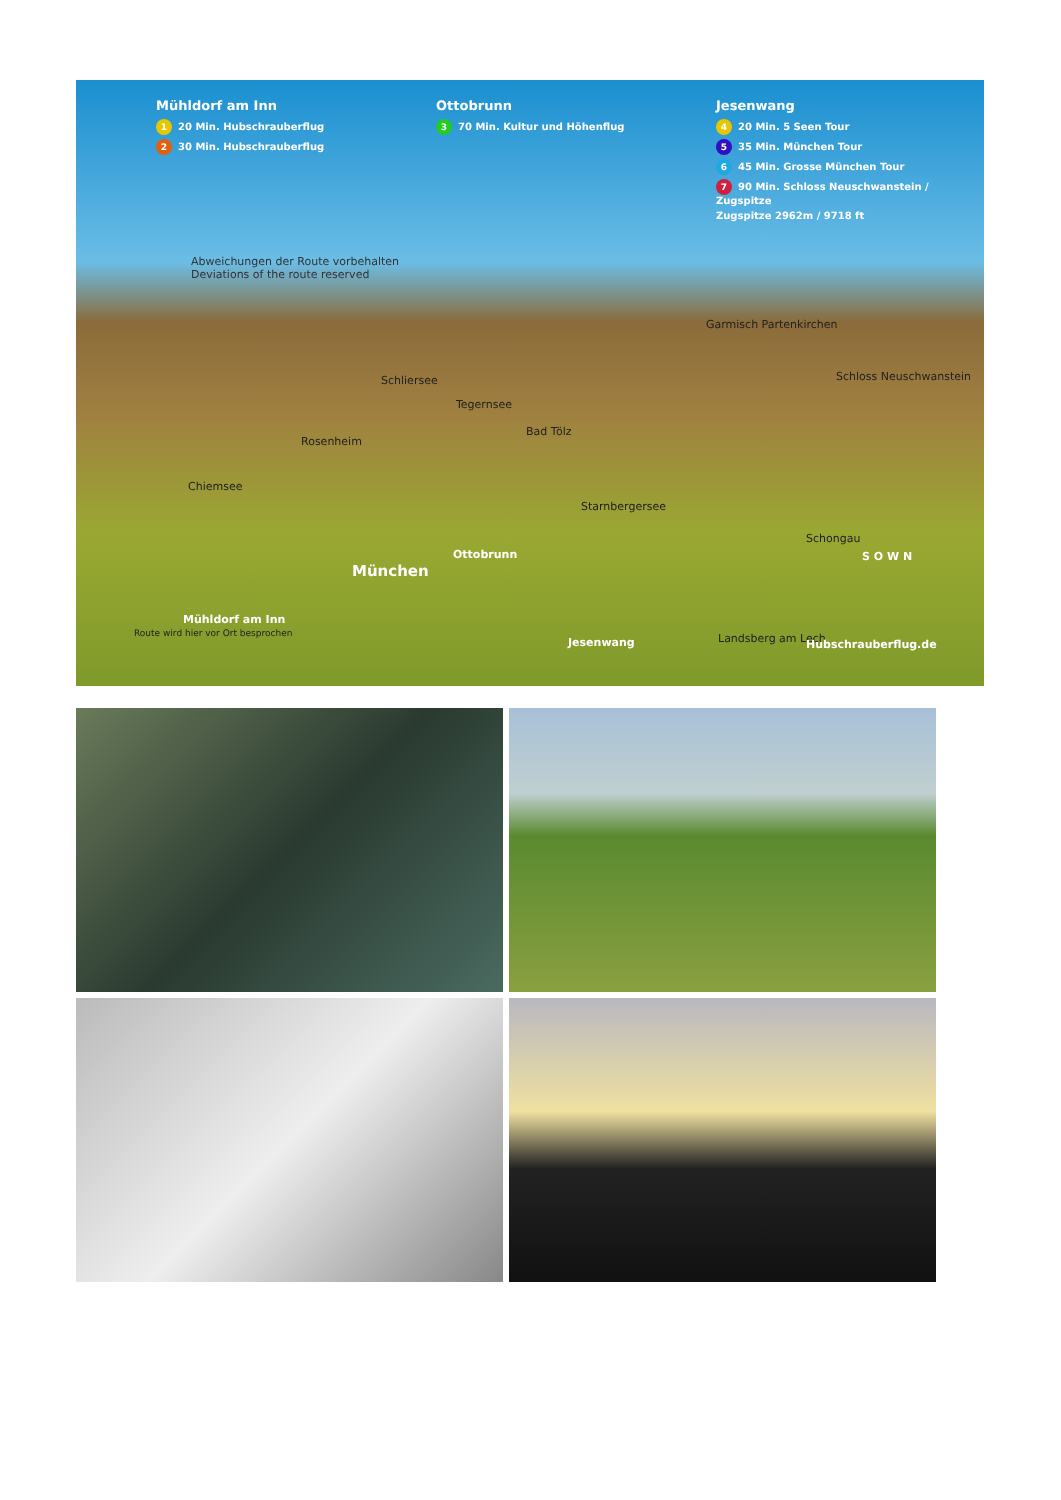Mühldorf am Inn
1 20 Min. Hubschrauberflug
2 30 Min. Hubschrauberflug
Ottobrunn
3 70 Min. Kultur und Höhenflug
Jesenwang
4 20 Min. 5 Seen Tour
5 35 Min. München Tour
6 45 Min. Grosse München Tour
7 90 Min. Schloss Neuschwanstein / Zugspitze
Zugspitze 2962m / 9718 ft
Abweichungen der Route vorbehalten
Deviations of the route reserved
Garmisch Partenkirchen
Schliersee
Tegernsee
Schloss Neuschwanstein
Bad Tölz
Rosenheim
Chiemsee
Starnbergersee
Schongau
Ottobrunn
München
Mühldorf am Inn
Route wird hier vor Ort besprochen
Jesenwang Landsberg am Lech
S O W N
Hubschrauberflug.de